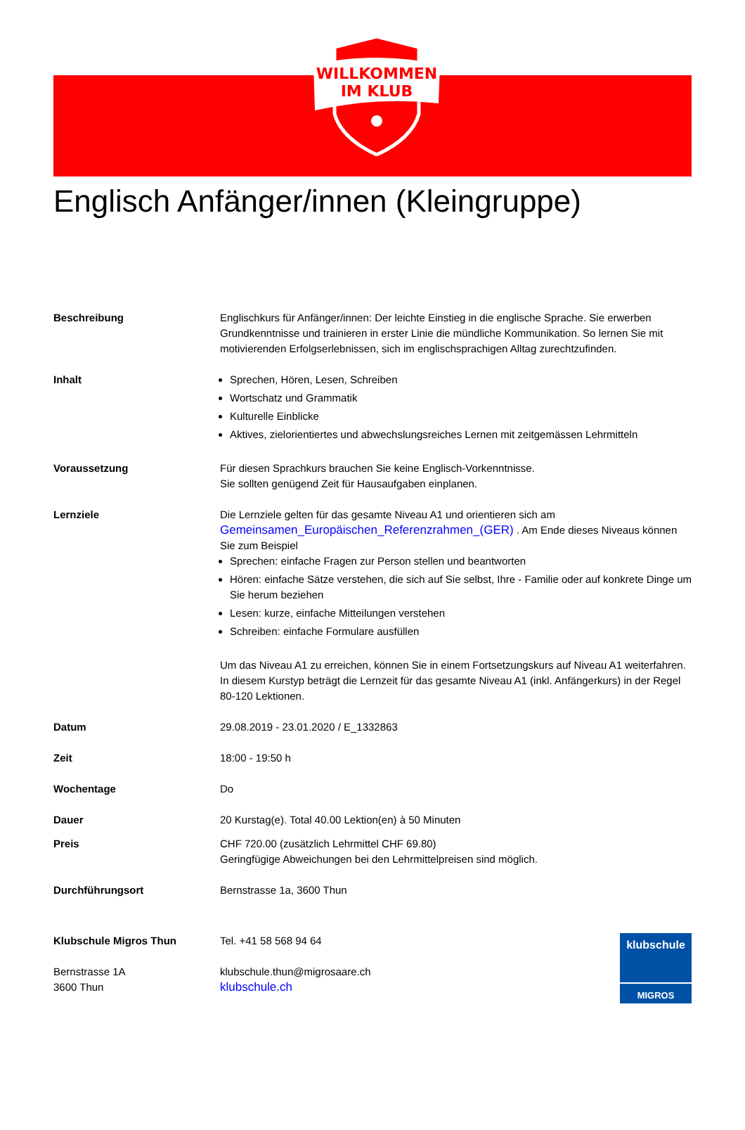WILLKOMMEN
IM KLUB
Englisch Anfänger/innen (Kleingruppe)
Beschreibung Englischkurs für Anfänger/innen: Der leichte Einstieg in die englische Sprache. Sie erwerben Grundkenntnisse und trainieren in erster Linie die mündliche Kommunikation. So lernen Sie mit motivierenden Erfolgserlebnissen, sich im englischsprachigen Alltag zurechtzufinden.
Inhalt Sprechen, Hören, Lesen, Schreiben
Wortschatz und Grammatik
Kulturelle Einblicke
Aktives, zielorientiertes und abwechslungsreiches Lernen mit zeitgemässen Lehrmitteln
Voraussetzung Für diesen Sprachkurs brauchen Sie keine Englisch-Vorkenntnisse.
Sie sollten genügend Zeit für Hausaufgaben einplanen.
Lernziele Die Lernziele gelten für das gesamte Niveau A1 und orientieren sich am Gemeinsamen_Europäischen_Referenzrahmen_(GER) . Am Ende dieses Niveaus können Sie zum Beispiel
Sprechen: einfache Fragen zur Person stellen und beantworten
Hören: einfache Sätze verstehen, die sich auf Sie selbst, Ihre - Familie oder auf konkrete Dinge um Sie herum beziehen
Lesen: kurze, einfache Mitteilungen verstehen
Schreiben: einfache Formulare ausfüllen
Um das Niveau A1 zu erreichen, können Sie in einem Fortsetzungskurs auf Niveau A1 weiterfahren. In diesem Kurstyp beträgt die Lernzeit für das gesamte Niveau A1 (inkl. Anfängerkurs) in der Regel 80-120 Lektionen.
Datum 29.08.2019 - 23.01.2020 / E_1332863
Zeit 18:00 - 19:50 h
Wochentage Do
Dauer 20 Kurstag(e). Total 40.00 Lektion(en) à 50 Minuten
Preis CHF 720.00 (zusätzlich Lehrmittel CHF 69.80)
Geringfügige Abweichungen bei den Lehrmittelpreisen sind möglich.
Durchführungsort Bernstrasse 1a, 3600 Thun
Klubschule Migros Thun
Bernstrasse 1A
3600 Thun
Tel. +41 58 568 94 64
klubschule.thun@migrosaare.ch
klubschule.ch
klubschule
MIGROS